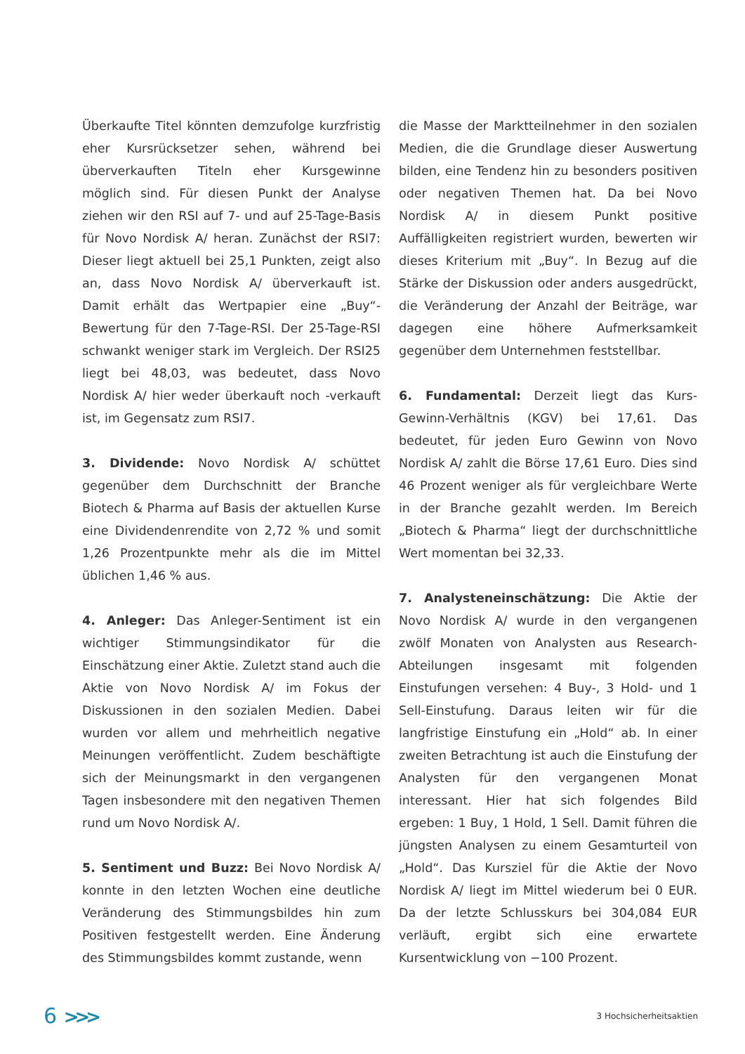Überkaufte Titel könnten demzufolge kurzfristig eher Kursrücksetzer sehen, während bei überverkauften Titeln eher Kursgewinne möglich sind. Für diesen Punkt der Analyse ziehen wir den RSI auf 7- und auf 25-Tage-Basis für Novo Nordisk A/ heran. Zunächst der RSI7: Dieser liegt aktuell bei 25,1 Punkten, zeigt also an, dass Novo Nordisk A/ überverkauft ist. Damit erhält das Wertpapier eine „Buy“-Bewertung für den 7-Tage-RSI. Der 25-Tage-RSI schwankt weniger stark im Vergleich. Der RSI25 liegt bei 48,03, was bedeutet, dass Novo Nordisk A/ hier weder überkauft noch -verkauft ist, im Gegensatz zum RSI7.
3. Dividende: Novo Nordisk A/ schüttet gegenüber dem Durchschnitt der Branche Biotech & Pharma auf Basis der aktuellen Kurse eine Dividendenrendite von 2,72 % und somit 1,26 Prozentpunkte mehr als die im Mittel üblichen 1,46 % aus.
4. Anleger: Das Anleger-Sentiment ist ein wichtiger Stimmungsindikator für die Einschätzung einer Aktie. Zuletzt stand auch die Aktie von Novo Nordisk A/ im Fokus der Diskussionen in den sozialen Medien. Dabei wurden vor allem und mehrheitlich negative Meinungen veröffentlicht. Zudem beschäftigte sich der Meinungsmarkt in den vergangenen Tagen insbesondere mit den negativen Themen rund um Novo Nordisk A/.
5. Sentiment und Buzz: Bei Novo Nordisk A/ konnte in den letzten Wochen eine deutliche Veränderung des Stimmungsbildes hin zum Positiven festgestellt werden. Eine Änderung des Stimmungsbildes kommt zustande, wenn
die Masse der Marktteilnehmer in den sozialen Medien, die die Grundlage dieser Auswertung bilden, eine Tendenz hin zu besonders positiven oder negativen Themen hat. Da bei Novo Nordisk A/ in diesem Punkt positive Auffälligkeiten registriert wurden, bewerten wir dieses Kriterium mit „Buy“. In Bezug auf die Stärke der Diskussion oder anders ausgedrückt, die Veränderung der Anzahl der Beiträge, war dagegen eine höhere Aufmerksamkeit gegenüber dem Unternehmen feststellbar.
6. Fundamental: Derzeit liegt das Kurs-Gewinn-Verhältnis (KGV) bei 17,61. Das bedeutet, für jeden Euro Gewinn von Novo Nordisk A/ zahlt die Börse 17,61 Euro. Dies sind 46 Prozent weniger als für vergleichbare Werte in der Branche gezahlt werden. Im Bereich „Biotech & Pharma“ liegt der durchschnittliche Wert momentan bei 32,33.
7. Analysteneinschätzung: Die Aktie der Novo Nordisk A/ wurde in den vergangenen zwölf Monaten von Analysten aus Research-Abteilungen insgesamt mit folgenden Einstufungen versehen: 4 Buy-, 3 Hold- und 1 Sell-Einstufung. Daraus leiten wir für die langfristige Einstufung ein „Hold“ ab. In einer zweiten Betrachtung ist auch die Einstufung der Analysten für den vergangenen Monat interessant. Hier hat sich folgendes Bild ergeben: 1 Buy, 1 Hold, 1 Sell. Damit führen die jüngsten Analysen zu einem Gesamturteil von „Hold“. Das Kursziel für die Aktie der Novo Nordisk A/ liegt im Mittel wiederum bei 0 EUR. Da der letzte Schlusskurs bei 304,084 EUR verläuft, ergibt sich eine erwartete Kursentwicklung von −100 Prozent.
6 >>>
3 Hochsicherheitsaktien